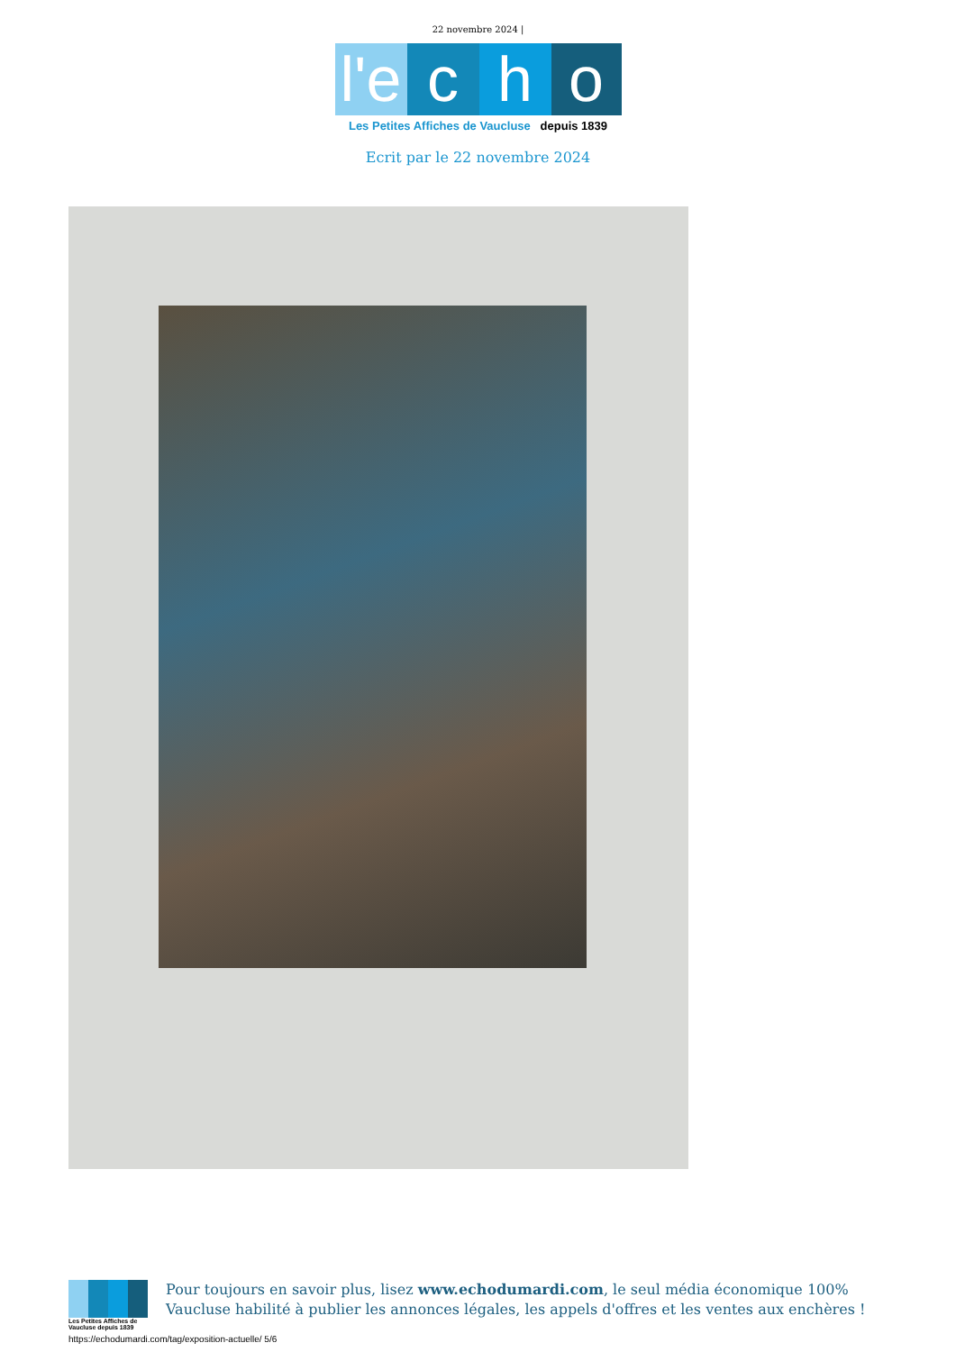22 novembre 2024 |
l'e c h o
Les Petites Affiches de Vaucluse depuis 1839
Ecrit par le 22 novembre 2024
Les Petites Affiches de Vaucluse depuis 1839
Pour toujours en savoir plus, lisez www.echodumardi.com, le seul média économique 100% Vaucluse habilité à publier les annonces légales, les appels d'offres et les ventes aux enchères !
https://echodumardi.com/tag/exposition-actuelle/ 5/6